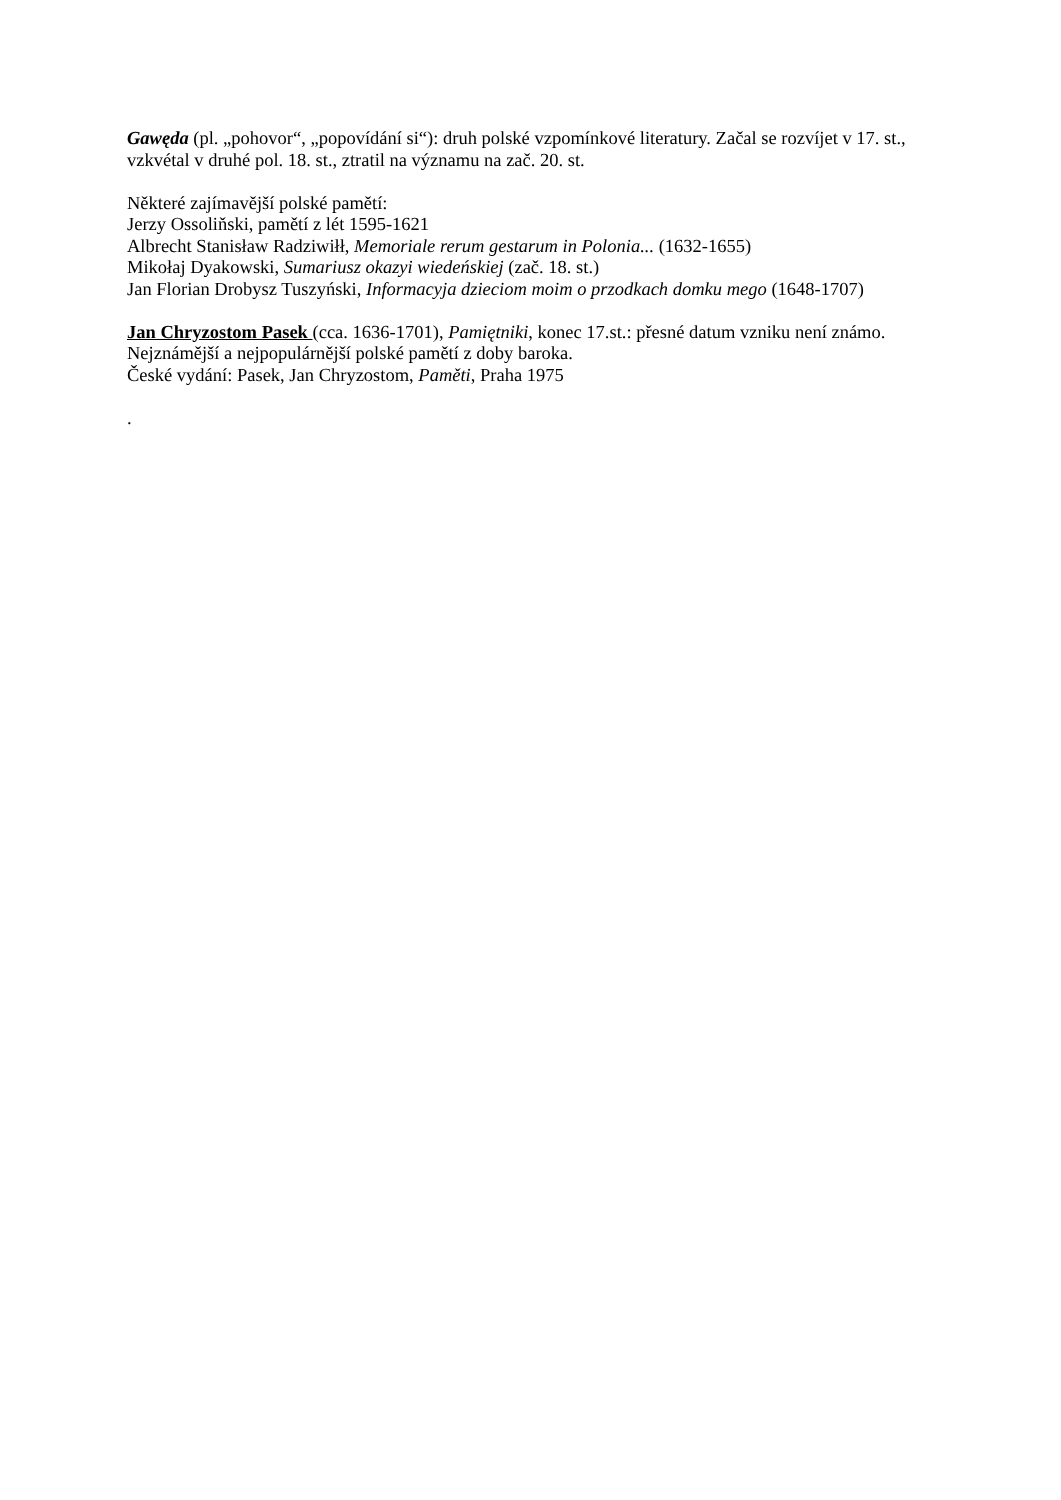Gawęda (pl. „pohovor“, „popovídání si“): druh polské vzpomínkové literatury. Začal se rozvíjet v 17. st., vzkvétal v druhé pol. 18. st., ztratil na významu na zač. 20. st.
Některé zajímavější polské pamětí:
Jerzy Ossoliňski, pamětí z lét 1595-1621
Albrecht Stanisław Radziwiłł, Memoriale rerum gestarum in Polonia... (1632-1655)
Mikołaj Dyakowski, Sumariusz okazyi wiedeńskiej (zač. 18. st.)
Jan Florian Drobysz Tuszyński, Informacyja dzieciom moim o przodkach domku mego (1648-1707)
Jan Chryzostom Pasek (cca. 1636-1701), Pamiętniki, konec 17.st.: přesné datum vzniku není známo. Nejznámější a nejpopulárnější polské pamětí z doby baroka.
České vydání: Pasek, Jan Chryzostom, Paměti, Praha 1975
.